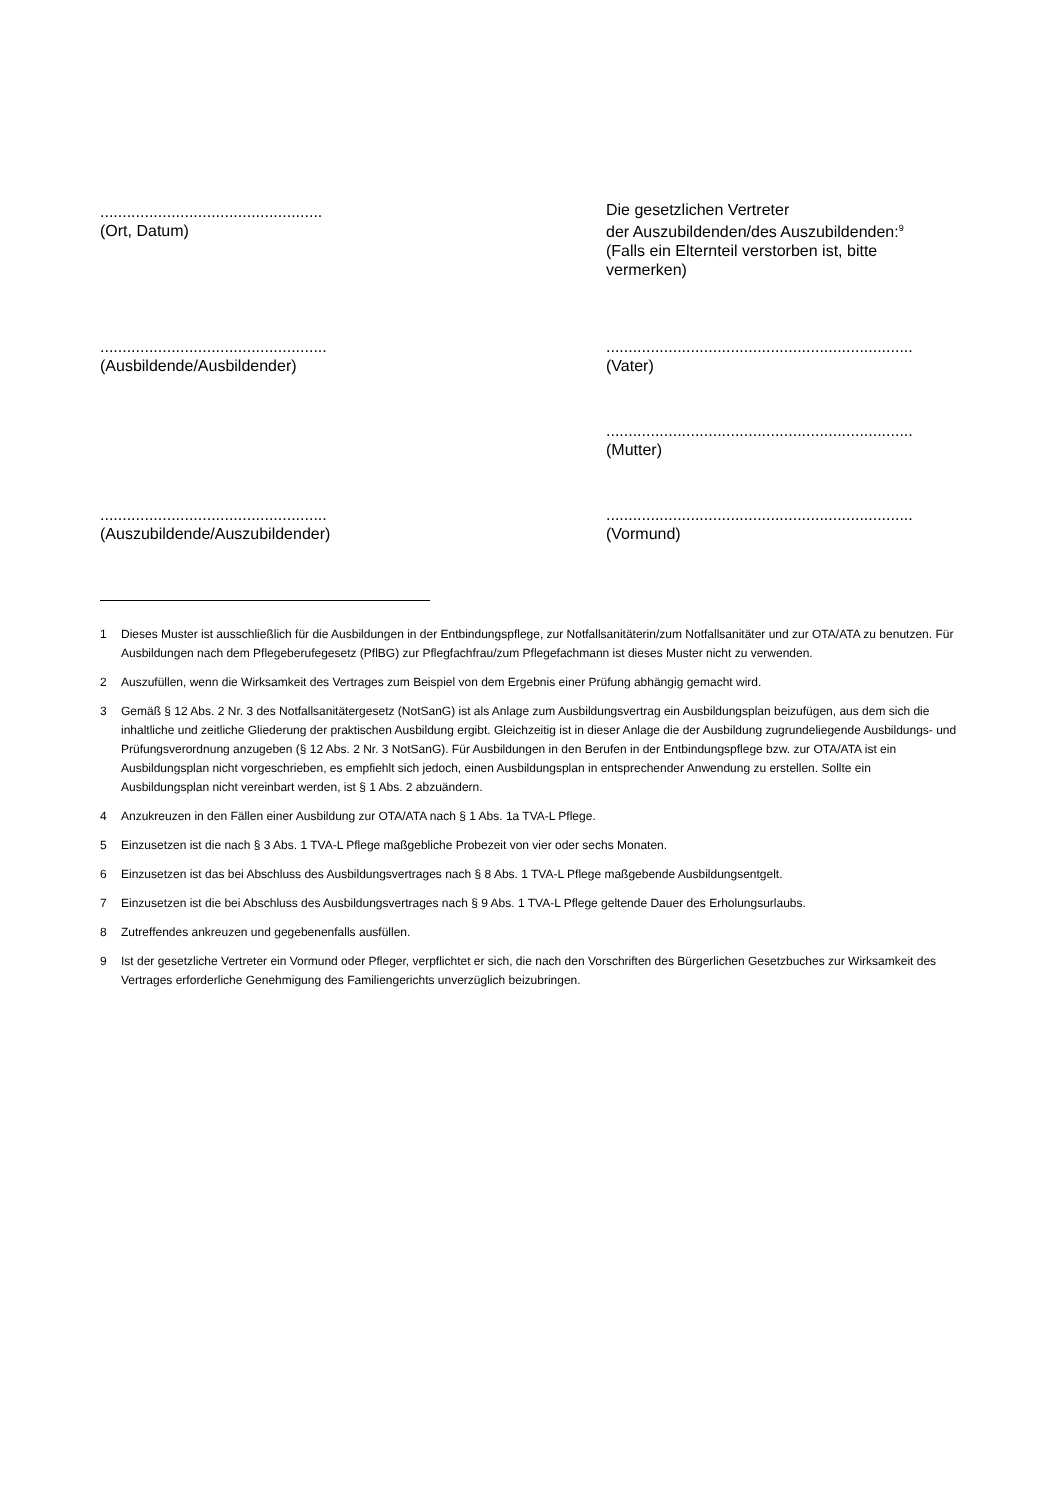..................................................
(Ort, Datum)
Die gesetzlichen Vertreter
der Auszubildenden/des Auszubildenden:<sup>9</sup>
(Falls ein Elternteil verstorben ist, bitte vermerken)
...................................................
(Ausbildende/Ausbildender)
.....................................................................
(Vater)
.....................................................................
(Mutter)
...................................................
(Auszubildende/Auszubildender)
.....................................................................
(Vormund)
1 Dieses Muster ist ausschließlich für die Ausbildungen in der Entbindungspflege, zur Notfallsanitäterin/zum Notfallsanitäter und zur OTA/ATA zu benutzen. Für Ausbildungen nach dem Pflegeberufegesetz (PflBG) zur Pflegfachfrau/zum Pflegefachmann ist dieses Muster nicht zu verwenden.
2 Auszufüllen, wenn die Wirksamkeit des Vertrages zum Beispiel von dem Ergebnis einer Prüfung abhängig gemacht wird.
3 Gemäß § 12 Abs. 2 Nr. 3 des Notfallsanitätergesetz (NotSanG) ist als Anlage zum Ausbildungsvertrag ein Ausbildungsplan beizufügen, aus dem sich die inhaltliche und zeitliche Gliederung der praktischen Ausbildung ergibt. Gleichzeitig ist in dieser Anlage die der Ausbildung zugrundeliegende Ausbildungs- und Prüfungsverordnung anzugeben (§ 12 Abs. 2 Nr. 3 NotSanG). Für Ausbildungen in den Berufen in der Entbindungspflege bzw. zur OTA/ATA ist ein Ausbildungsplan nicht vorgeschrieben, es empfiehlt sich jedoch, einen Ausbildungsplan in entsprechender Anwendung zu erstellen. Sollte ein Ausbildungsplan nicht vereinbart werden, ist § 1 Abs. 2 abzuändern.
4 Anzukreuzen in den Fällen einer Ausbildung zur OTA/ATA nach § 1 Abs. 1a TVA-L Pflege.
5 Einzusetzen ist die nach § 3 Abs. 1 TVA-L Pflege maßgebliche Probezeit von vier oder sechs Monaten.
6 Einzusetzen ist das bei Abschluss des Ausbildungsvertrages nach § 8 Abs. 1 TVA-L Pflege maßgebende Ausbildungsentgelt.
7 Einzusetzen ist die bei Abschluss des Ausbildungsvertrages nach § 9 Abs. 1 TVA-L Pflege geltende Dauer des Erholungsurlaubs.
8 Zutreffendes ankreuzen und gegebenenfalls ausfüllen.
9 Ist der gesetzliche Vertreter ein Vormund oder Pfleger, verpflichtet er sich, die nach den Vorschriften des Bürgerlichen Gesetzbuches zur Wirksamkeit des Vertrages erforderliche Genehmigung des Familiengerichts unverzüglich beizubringen.